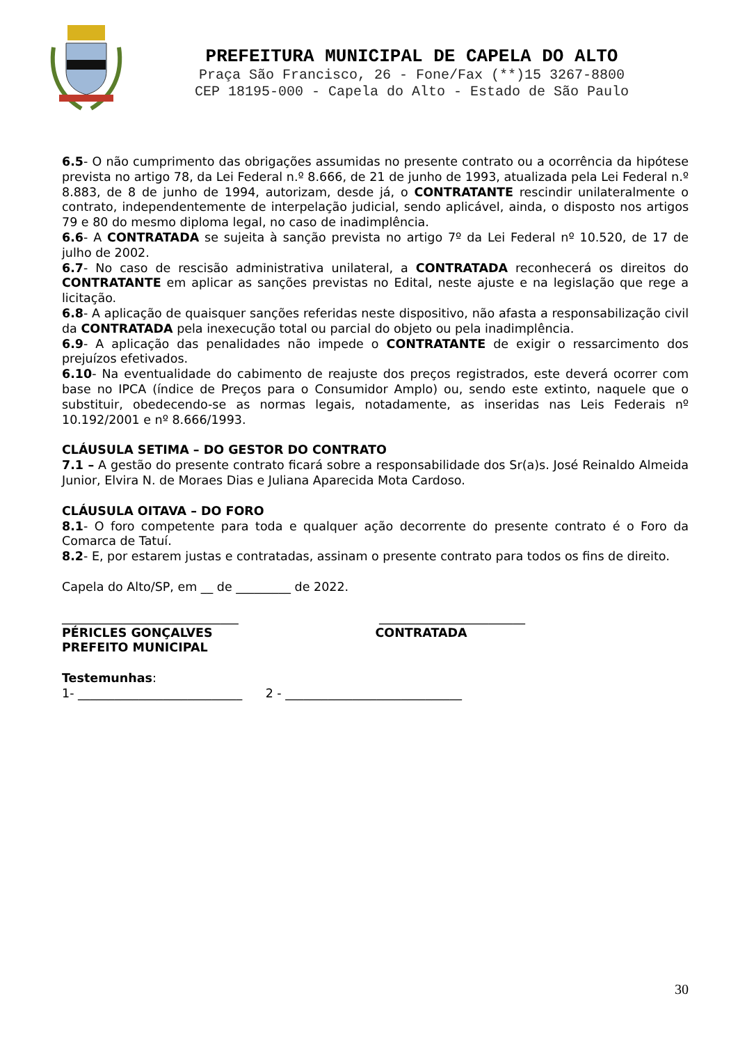PREFEITURA MUNICIPAL DE CAPELA DO ALTO
Praça São Francisco, 26 - Fone/Fax (**)15 3267-8800
CEP 18195-000 - Capela do Alto - Estado de São Paulo
6.5- O não cumprimento das obrigações assumidas no presente contrato ou a ocorrência da hipótese prevista no artigo 78, da Lei Federal n.º 8.666, de 21 de junho de 1993, atualizada pela Lei Federal n.º 8.883, de 8 de junho de 1994, autorizam, desde já, o CONTRATANTE rescindir unilateralmente o contrato, independentemente de interpelação judicial, sendo aplicável, ainda, o disposto nos artigos 79 e 80 do mesmo diploma legal, no caso de inadimplência.
6.6- A CONTRATADA se sujeita à sanção prevista no artigo 7º da Lei Federal nº 10.520, de 17 de julho de 2002.
6.7- No caso de rescisão administrativa unilateral, a CONTRATADA reconhecerá os direitos do CONTRATANTE em aplicar as sanções previstas no Edital, neste ajuste e na legislação que rege a licitação.
6.8- A aplicação de quaisquer sanções referidas neste dispositivo, não afasta a responsabilização civil da CONTRATADA pela inexecução total ou parcial do objeto ou pela inadimplência.
6.9- A aplicação das penalidades não impede o CONTRATANTE de exigir o ressarcimento dos prejuízos efetivados.
6.10- Na eventualidade do cabimento de reajuste dos preços registrados, este deverá ocorrer com base no IPCA (índice de Preços para o Consumidor Amplo) ou, sendo este extinto, naquele que o substituir, obedecendo-se as normas legais, notadamente, as inseridas nas Leis Federais nº 10.192/2001 e nº 8.666/1993.
CLÁUSULA SETIMA – DO GESTOR DO CONTRATO
7.1 – A gestão do presente contrato ficará sobre a responsabilidade dos Sr(a)s. José Reinaldo Almeida Junior, Elvira N. de Moraes Dias e Juliana Aparecida Mota Cardoso.
CLÁUSULA OITAVA – DO FORO
8.1- O foro competente para toda e qualquer ação decorrente do presente contrato é o Foro da Comarca de Tatuí.
8.2- E, por estarem justas e contratadas, assinam o presente contrato para todos os fins de direito.
Capela do Alto/SP, em __ de _________ de 2022.
_____________________________
PÉRICLES GONÇALVES
PREFEITO MUNICIPAL
________________________
CONTRATADA
Testemunhas:
1- ___________________________ 2 - _____________________________
30